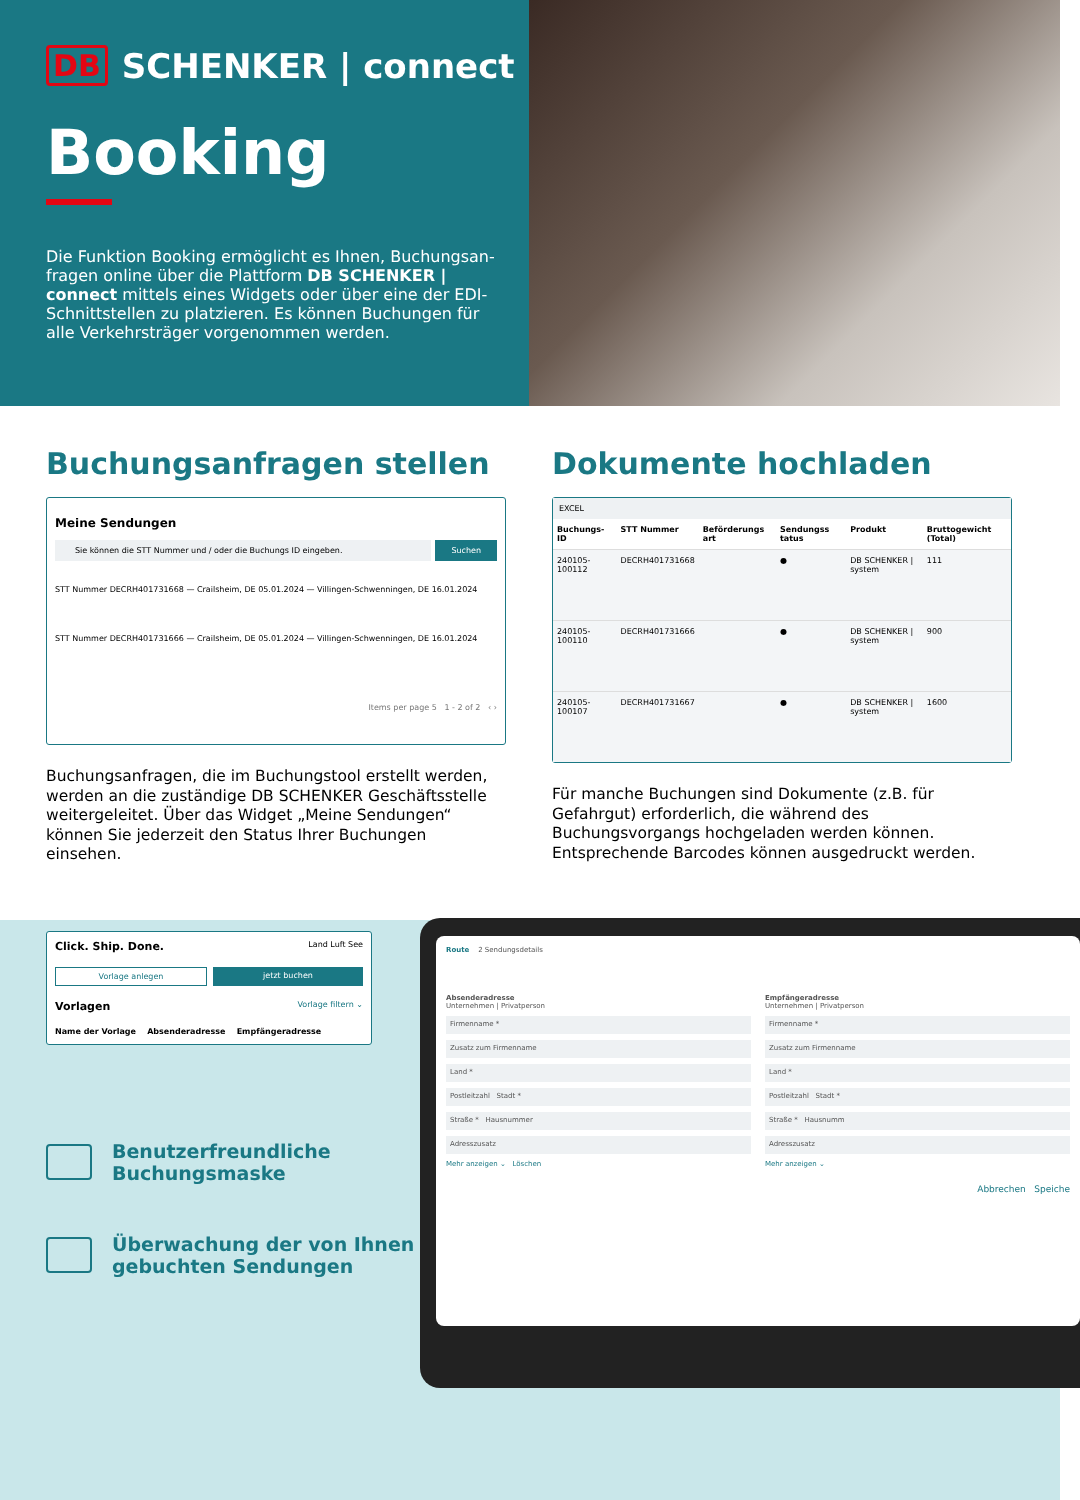DB SCHENKER | connect
Booking
Die Funktion Booking ermöglicht es Ihnen, Buchungsan­fragen online über die Plattform DB SCHENKER | connect mittels eines Widgets oder über eine der EDI-Schnittstellen zu platzieren. Es können Buchungen für alle Verkehrsträger vorgenommen werden.
Buchungsanfragen stellen
Meine Sendungen
Sie können die STT Nummer und / oder die Buchungs ID eingeben.
Suchen
STT Nummer DECRH401731668 — Crailsheim, DE 05.01.2024 — Villingen-Schwenningen, DE 16.01.2024
STT Nummer DECRH401731666 — Crailsheim, DE 05.01.2024 — Villingen-Schwenningen, DE 16.01.2024
Items per page 5 1 - 2 of 2 ‹ ›
Buchungsanfragen, die im Buchungstool erstellt werden, werden an die zuständige DB SCHENKER Geschäftsstelle weitergeleitet. Über das Widget „Meine Sendungen“ können Sie jederzeit den Status Ihrer Buchungen einsehen.
Dokumente hochladen
EXCEL
| Buchungs-ID | STT Nummer | Beförderungs art | Sendungss tatus | Produkt | Bruttogewicht (Total) |
| --- | --- | --- | --- | --- | --- |
| 240105-100112 | DECRH401731668 | | ● | DB SCHENKER / system | 111 |
| 240105-100110 | DECRH401731666 | | ● | DB SCHENKER / system | 900 |
| 240105-100107 | DECRH401731667 | | ● | DB SCHENKER / system | 1600 |
Für manche Buchungen sind Dokumente (z.B. für Gefahrgut) erforderlich, die während des Buchungsvorgangs hochgeladen werden können. Entsprechende Barcodes können ausgedruckt werden.
Click. Ship. Done. Land Luft See
Vorlage anlegen jetzt buchen
Vorlagen Vorlage filtern ⌄
Name der Vorlage Absenderadresse Empfängeradresse
Benutzerfreundliche
Buchungsmaske
Überwachung der von Ihnen
gebuchten Sendungen
Route 2 Sendungsdetails
Absenderadresse
Unternehmen | Privatperson
Firmenname *
Zusatz zum Firmenname
Land *
Postleitzahl Stadt *
Straße * Hausnummer
Adresszusatz
Mehr anzeigen ⌄ Löschen
Empfängeradresse
Unternehmen | Privatperson
Firmenname *
Zusatz zum Firmenname
Land *
Postleitzahl Stadt *
Straße * Hausnumm
Adresszusatz
Mehr anzeigen ⌄
Abbrechen Speiche